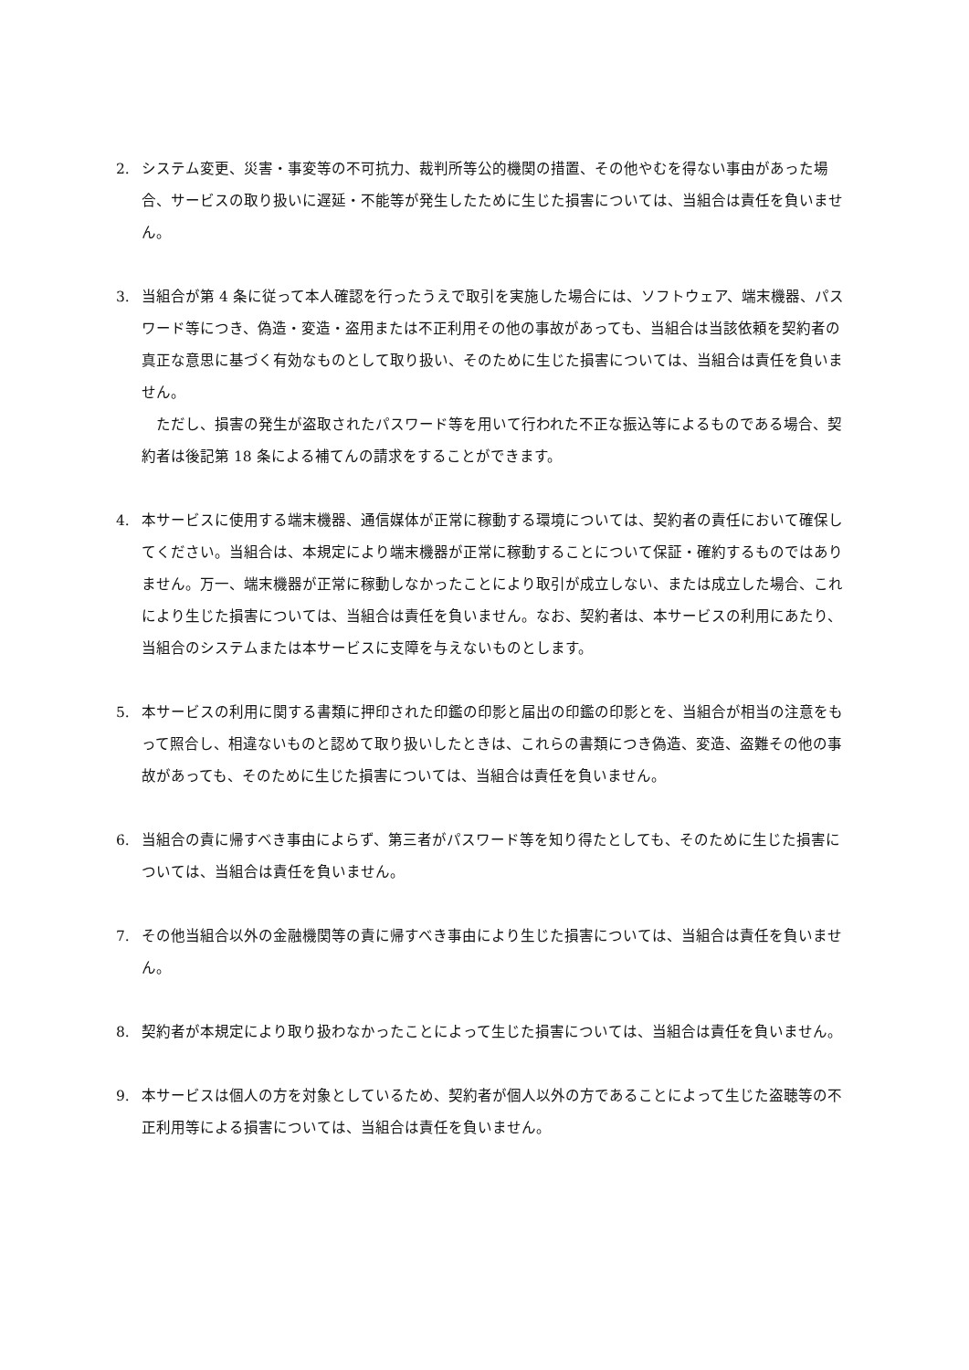2. システム変更、災害・事変等の不可抗力、裁判所等公的機関の措置、その他やむを得ない事由があった場合、サービスの取り扱いに遅延・不能等が発生したために生じた損害については、当組合は責任を負いません。
3. 当組合が第 4 条に従って本人確認を行ったうえで取引を実施した場合には、ソフトウェア、端末機器、パスワード等につき、偽造・変造・盗用または不正利用その他の事故があっても、当組合は当該依頼を契約者の真正な意思に基づく有効なものとして取り扱い、そのために生じた損害については、当組合は責任を負いません。
ただし、損害の発生が盗取されたパスワード等を用いて行われた不正な振込等によるものである場合、契約者は後記第 18 条による補てんの請求をすることができます。
4. 本サービスに使用する端末機器、通信媒体が正常に稼動する環境については、契約者の責任において確保してください。当組合は、本規定により端末機器が正常に稼動することについて保証・確約するものではありません。万一、端末機器が正常に稼動しなかったことにより取引が成立しない、または成立した場合、これにより生じた損害については、当組合は責任を負いません。なお、契約者は、本サービスの利用にあたり、当組合のシステムまたは本サービスに支障を与えないものとします。
5. 本サービスの利用に関する書類に押印された印鑑の印影と届出の印鑑の印影とを、当組合が相当の注意をもって照合し、相違ないものと認めて取り扱いしたときは、これらの書類につき偽造、変造、盗難その他の事故があっても、そのために生じた損害については、当組合は責任を負いません。
6. 当組合の責に帰すべき事由によらず、第三者がパスワード等を知り得たとしても、そのために生じた損害については、当組合は責任を負いません。
7. その他当組合以外の金融機関等の責に帰すべき事由により生じた損害については、当組合は責任を負いません。
8. 契約者が本規定により取り扱わなかったことによって生じた損害については、当組合は責任を負いません。
9. 本サービスは個人の方を対象としているため、契約者が個人以外の方であることによって生じた盗聴等の不正利用等による損害については、当組合は責任を負いません。